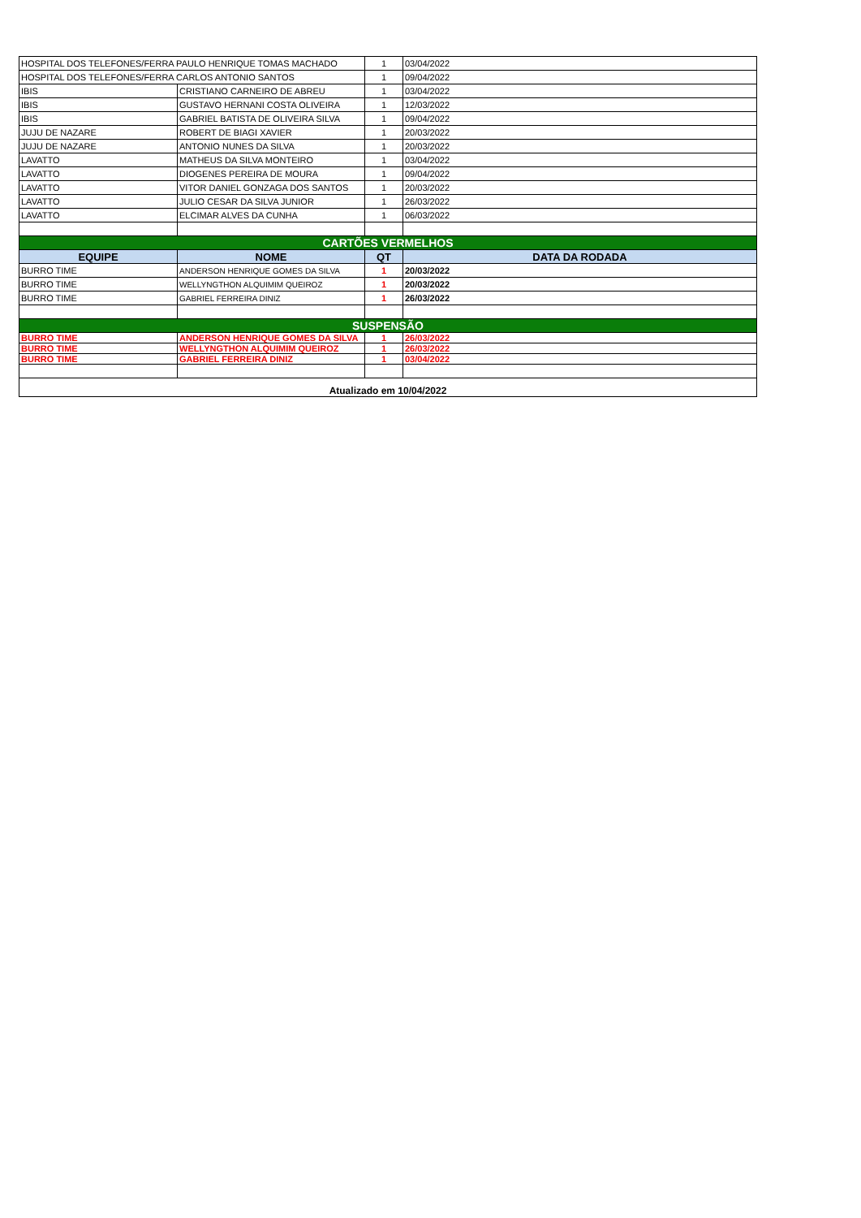| HOSPITAL DOS TELEFONES/FERRA PAULO HENRIQUE TOMAS MACHADO | | 1 | 03/04/2022 |
| HOSPITAL DOS TELEFONES/FERRA CARLOS ANTONIO SANTOS | | 1 | 09/04/2022 |
| IBIS | CRISTIANO CARNEIRO DE ABREU | 1 | 03/04/2022 |
| IBIS | GUSTAVO HERNANI COSTA OLIVEIRA | 1 | 12/03/2022 |
| IBIS | GABRIEL BATISTA DE OLIVEIRA SILVA | 1 | 09/04/2022 |
| JUJU DE NAZARE | ROBERT DE BIAGI XAVIER | 1 | 20/03/2022 |
| JUJU DE NAZARE | ANTONIO NUNES DA SILVA | 1 | 20/03/2022 |
| LAVATTO | MATHEUS DA SILVA MONTEIRO | 1 | 03/04/2022 |
| LAVATTO | DIOGENES PEREIRA DE MOURA | 1 | 09/04/2022 |
| LAVATTO | VITOR DANIEL GONZAGA DOS SANTOS | 1 | 20/03/2022 |
| LAVATTO | JULIO CESAR DA SILVA JUNIOR | 1 | 26/03/2022 |
| LAVATTO | ELCIMAR ALVES DA CUNHA | 1 | 06/03/2022 |
| CARTÕES VERMELHOS | | | |
| EQUIPE | NOME | QT | DATA DA RODADA |
| BURRO TIME | ANDERSON HENRIQUE GOMES DA SILVA | 1 | 20/03/2022 |
| BURRO TIME | WELLYNGTHON ALQUIMIM QUEIROZ | 1 | 20/03/2022 |
| BURRO TIME | GABRIEL FERREIRA DINIZ | 1 | 26/03/2022 |
| SUSPENSÃO | | | |
| BURRO TIME | ANDERSON HENRIQUE GOMES DA SILVA | 1 | 26/03/2022 |
| BURRO TIME | WELLYNGTHON ALQUIMIM QUEIROZ | 1 | 26/03/2022 |
| BURRO TIME | GABRIEL FERREIRA DINIZ | 1 | 03/04/2022 |
| Atualizado em 10/04/2022 | | | |